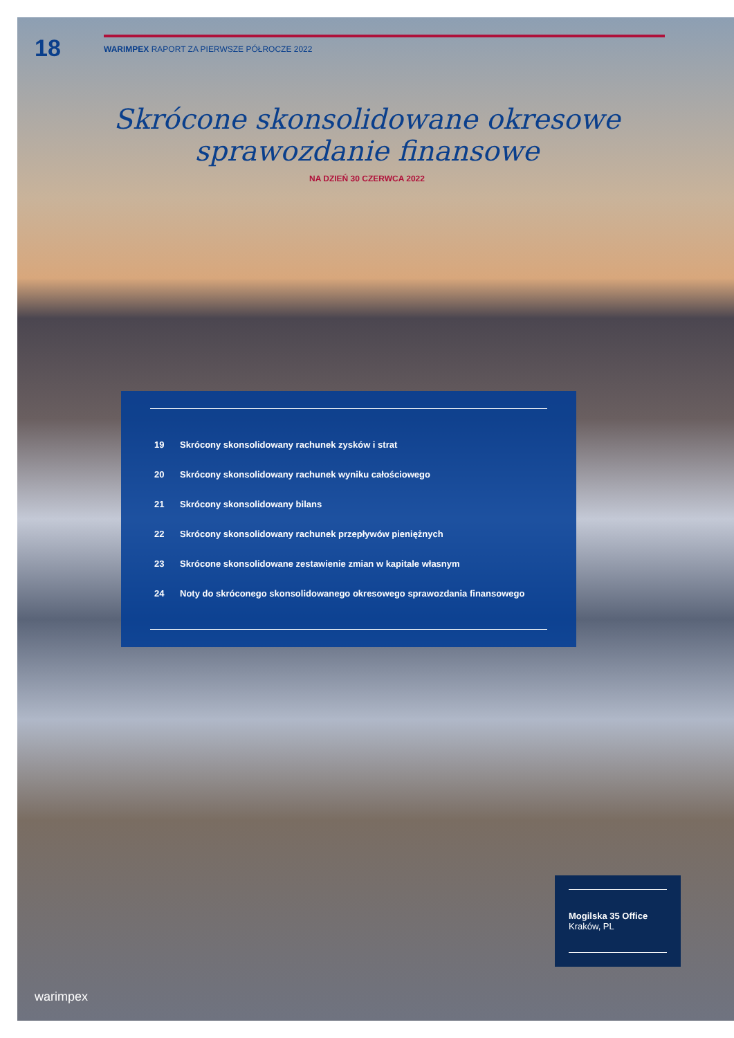18
WARIMPEX RAPORT ZA PIERWSZE PÓŁROCZE 2022
Skrócone skonsolidowane okresowe
sprawozdanie finansowe
NA DZIEŃ 30 CZERWCA 2022
19 Skrócony skonsolidowany rachunek zysków i strat
20 Skrócony skonsolidowany rachunek wyniku całościowego
21 Skrócony skonsolidowany bilans
22 Skrócony skonsolidowany rachunek przepływów pieniężnych
23 Skrócone skonsolidowane zestawienie zmian w kapitale własnym
24 Noty do skróconego skonsolidowanego okresowego sprawozdania finansowego
Mogilska 35 Office
Kraków, PL
warimpex